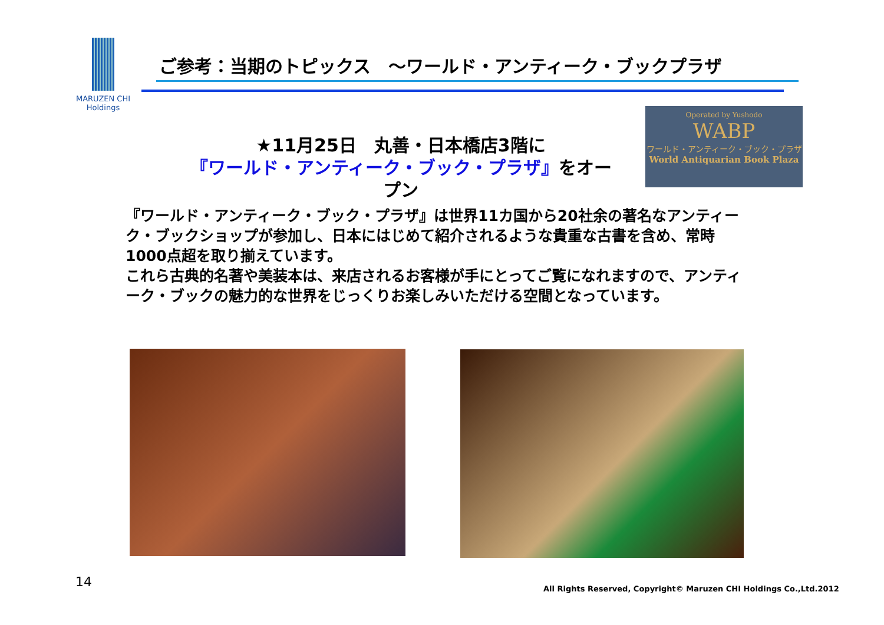MARUZEN CHI
Holdings
ご参考：当期のトピックス　～ワールド・アンティーク・ブックプラザ
Operated by Yushodo
WABP
ワールド・アンティーク・ブック・プラザ
World Antiquarian Book Plaza
★11月25日　丸善・日本橋店3階に
『ワールド・アンティーク・ブック・プラザ』をオープン
『ワールド・アンティーク・ブック・プラザ』は世界11カ国から20社余の著名なアンティーク・ブックショップが参加し、日本にはじめて紹介されるような貴重な古書を含め、常時1000点超を取り揃えています。
これら古典的名著や美装本は、来店されるお客様が手にとってご覧になれますので、アンティーク・ブックの魅力的な世界をじっくりお楽しみいただける空間となっています。
14
All Rights Reserved, Copyright© Maruzen CHI Holdings Co.,Ltd.2012